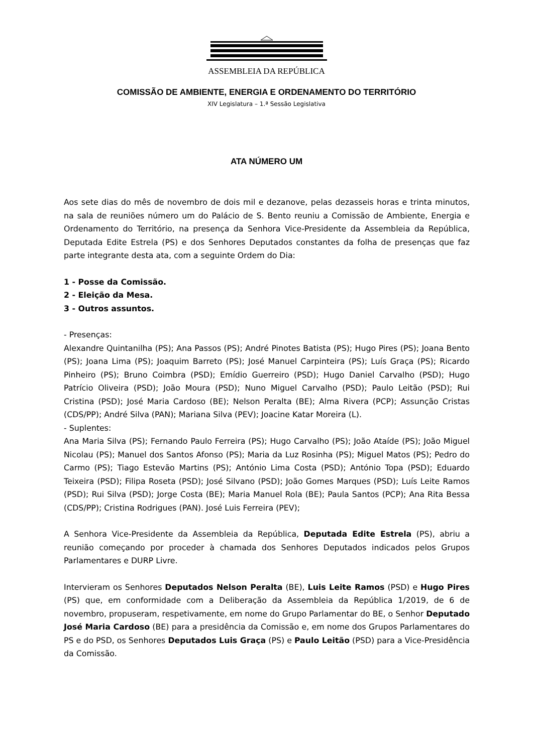ASSEMBLEIA DA REPÚBLICA
COMISSÃO DE AMBIENTE, ENERGIA E ORDENAMENTO DO TERRITÓRIO
XIV Legislatura – 1.ª Sessão Legislativa
ATA NÚMERO UM
Aos sete dias do mês de novembro de dois mil e dezanove, pelas dezasseis horas e trinta minutos, na sala de reuniões número um do Palácio de S. Bento reuniu a Comissão de Ambiente, Energia e Ordenamento do Território, na presença da Senhora Vice-Presidente da Assembleia da República, Deputada Edite Estrela (PS) e dos Senhores Deputados constantes da folha de presenças que faz parte integrante desta ata, com a seguinte Ordem do Dia:
1 - Posse da Comissão.
2 - Eleição da Mesa.
3 - Outros assuntos.
- Presenças:
Alexandre Quintanilha (PS); Ana Passos (PS); André Pinotes Batista (PS); Hugo Pires (PS); Joana Bento (PS); Joana Lima (PS); Joaquim Barreto (PS); José Manuel Carpinteira (PS); Luís Graça (PS); Ricardo Pinheiro (PS); Bruno Coimbra (PSD); Emídio Guerreiro (PSD); Hugo Daniel Carvalho (PSD); Hugo Patrício Oliveira (PSD); João Moura (PSD); Nuno Miguel Carvalho (PSD); Paulo Leitão (PSD); Rui Cristina (PSD); José Maria Cardoso (BE); Nelson Peralta (BE); Alma Rivera (PCP); Assunção Cristas (CDS/PP); André Silva (PAN); Mariana Silva (PEV); Joacine Katar Moreira (L).
- Suplentes:
Ana Maria Silva (PS); Fernando Paulo Ferreira (PS); Hugo Carvalho (PS); João Ataíde (PS); João Miguel Nicolau (PS); Manuel dos Santos Afonso (PS); Maria da Luz Rosinha (PS); Miguel Matos (PS); Pedro do Carmo (PS); Tiago Estevão Martins (PS); António Lima Costa (PSD); António Topa (PSD); Eduardo Teixeira (PSD); Filipa Roseta (PSD); José Silvano (PSD); João Gomes Marques (PSD); Luís Leite Ramos (PSD); Rui Silva (PSD); Jorge Costa (BE); Maria Manuel Rola (BE); Paula Santos (PCP); Ana Rita Bessa (CDS/PP); Cristina Rodrigues (PAN). José Luis Ferreira (PEV);
A Senhora Vice-Presidente da Assembleia da República, Deputada Edite Estrela (PS), abriu a reunião começando por proceder à chamada dos Senhores Deputados indicados pelos Grupos Parlamentares e DURP Livre.
Intervieram os Senhores Deputados Nelson Peralta (BE), Luis Leite Ramos (PSD) e Hugo Pires (PS) que, em conformidade com a Deliberação da Assembleia da República 1/2019, de 6 de novembro, propuseram, respetivamente, em nome do Grupo Parlamentar do BE, o Senhor Deputado José Maria Cardoso (BE) para a presidência da Comissão e, em nome dos Grupos Parlamentares do PS e do PSD, os Senhores Deputados Luis Graça (PS) e Paulo Leitão (PSD) para a Vice-Presidência da Comissão.